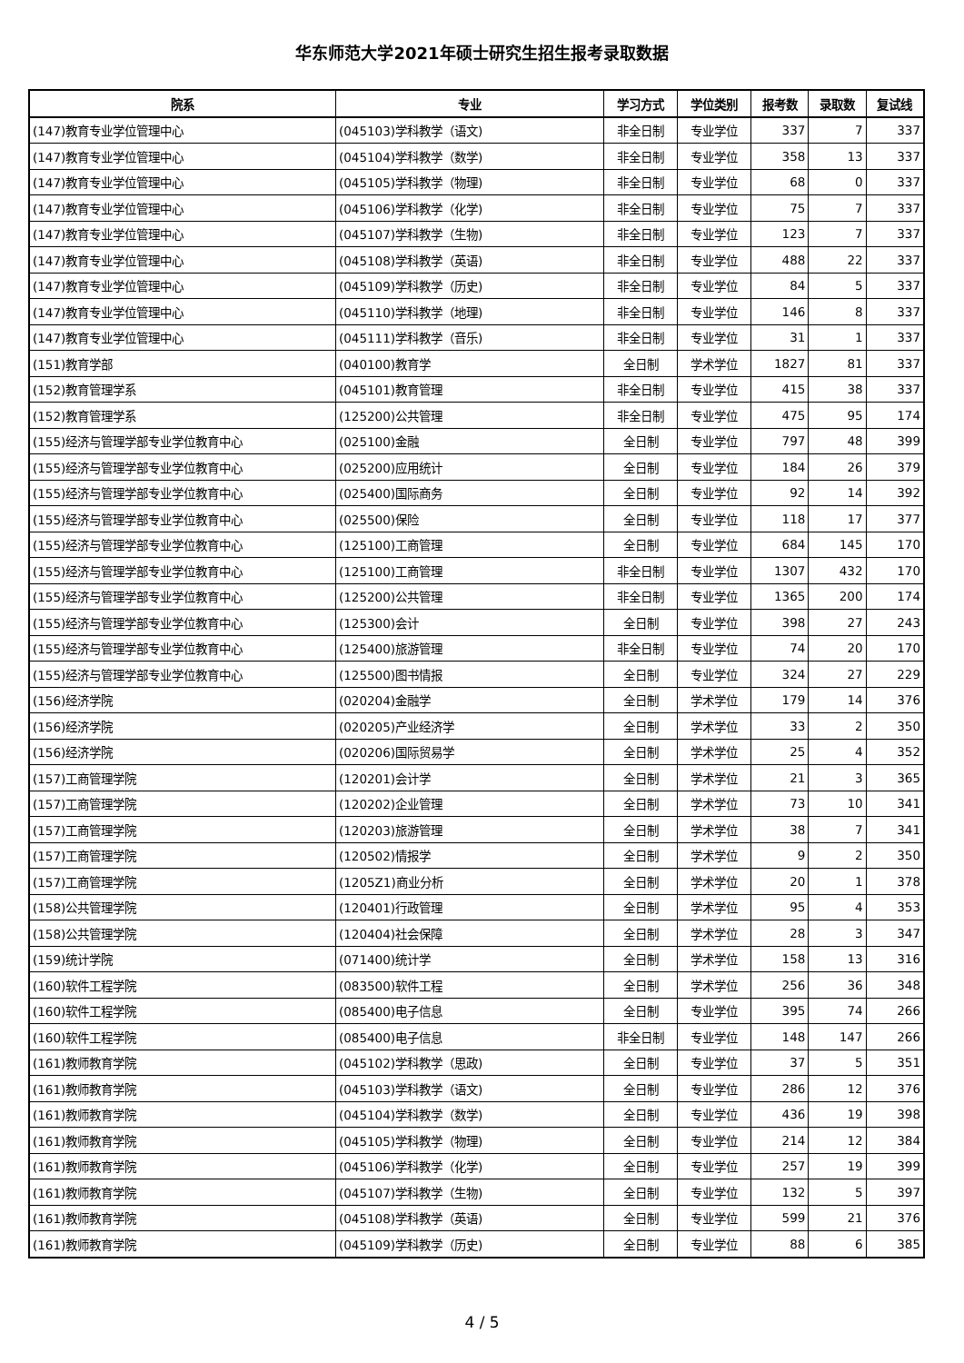华东师范大学2021年硕士研究生招生报考录取数据
| 院系 | 专业 | 学习方式 | 学位类别 | 报考数 | 录取数 | 复试线 |
| --- | --- | --- | --- | --- | --- | --- |
| (147)教育专业学位管理中心 | (045103)学科教学（语文) | 非全日制 | 专业学位 | 337 | 7 | 337 |
| (147)教育专业学位管理中心 | (045104)学科教学（数学) | 非全日制 | 专业学位 | 358 | 13 | 337 |
| (147)教育专业学位管理中心 | (045105)学科教学（物理) | 非全日制 | 专业学位 | 68 | 0 | 337 |
| (147)教育专业学位管理中心 | (045106)学科教学（化学) | 非全日制 | 专业学位 | 75 | 7 | 337 |
| (147)教育专业学位管理中心 | (045107)学科教学（生物) | 非全日制 | 专业学位 | 123 | 7 | 337 |
| (147)教育专业学位管理中心 | (045108)学科教学（英语) | 非全日制 | 专业学位 | 488 | 22 | 337 |
| (147)教育专业学位管理中心 | (045109)学科教学（历史) | 非全日制 | 专业学位 | 84 | 5 | 337 |
| (147)教育专业学位管理中心 | (045110)学科教学（地理) | 非全日制 | 专业学位 | 146 | 8 | 337 |
| (147)教育专业学位管理中心 | (045111)学科教学（音乐) | 非全日制 | 专业学位 | 31 | 1 | 337 |
| (151)教育学部 | (040100)教育学 | 全日制 | 学术学位 | 1827 | 81 | 337 |
| (152)教育管理学系 | (045101)教育管理 | 非全日制 | 专业学位 | 415 | 38 | 337 |
| (152)教育管理学系 | (125200)公共管理 | 非全日制 | 专业学位 | 475 | 95 | 174 |
| (155)经济与管理学部专业学位教育中心 | (025100)金融 | 全日制 | 专业学位 | 797 | 48 | 399 |
| (155)经济与管理学部专业学位教育中心 | (025200)应用统计 | 全日制 | 专业学位 | 184 | 26 | 379 |
| (155)经济与管理学部专业学位教育中心 | (025400)国际商务 | 全日制 | 专业学位 | 92 | 14 | 392 |
| (155)经济与管理学部专业学位教育中心 | (025500)保险 | 全日制 | 专业学位 | 118 | 17 | 377 |
| (155)经济与管理学部专业学位教育中心 | (125100)工商管理 | 全日制 | 专业学位 | 684 | 145 | 170 |
| (155)经济与管理学部专业学位教育中心 | (125100)工商管理 | 非全日制 | 专业学位 | 1307 | 432 | 170 |
| (155)经济与管理学部专业学位教育中心 | (125200)公共管理 | 非全日制 | 专业学位 | 1365 | 200 | 174 |
| (155)经济与管理学部专业学位教育中心 | (125300)会计 | 全日制 | 专业学位 | 398 | 27 | 243 |
| (155)经济与管理学部专业学位教育中心 | (125400)旅游管理 | 非全日制 | 专业学位 | 74 | 20 | 170 |
| (155)经济与管理学部专业学位教育中心 | (125500)图书情报 | 全日制 | 专业学位 | 324 | 27 | 229 |
| (156)经济学院 | (020204)金融学 | 全日制 | 学术学位 | 179 | 14 | 376 |
| (156)经济学院 | (020205)产业经济学 | 全日制 | 学术学位 | 33 | 2 | 350 |
| (156)经济学院 | (020206)国际贸易学 | 全日制 | 学术学位 | 25 | 4 | 352 |
| (157)工商管理学院 | (120201)会计学 | 全日制 | 学术学位 | 21 | 3 | 365 |
| (157)工商管理学院 | (120202)企业管理 | 全日制 | 学术学位 | 73 | 10 | 341 |
| (157)工商管理学院 | (120203)旅游管理 | 全日制 | 学术学位 | 38 | 7 | 341 |
| (157)工商管理学院 | (120502)情报学 | 全日制 | 学术学位 | 9 | 2 | 350 |
| (157)工商管理学院 | (1205Z1)商业分析 | 全日制 | 学术学位 | 20 | 1 | 378 |
| (158)公共管理学院 | (120401)行政管理 | 全日制 | 学术学位 | 95 | 4 | 353 |
| (158)公共管理学院 | (120404)社会保障 | 全日制 | 学术学位 | 28 | 3 | 347 |
| (159)统计学院 | (071400)统计学 | 全日制 | 学术学位 | 158 | 13 | 316 |
| (160)软件工程学院 | (083500)软件工程 | 全日制 | 学术学位 | 256 | 36 | 348 |
| (160)软件工程学院 | (085400)电子信息 | 全日制 | 专业学位 | 395 | 74 | 266 |
| (160)软件工程学院 | (085400)电子信息 | 非全日制 | 专业学位 | 148 | 147 | 266 |
| (161)教师教育学院 | (045102)学科教学（思政) | 全日制 | 专业学位 | 37 | 5 | 351 |
| (161)教师教育学院 | (045103)学科教学（语文) | 全日制 | 专业学位 | 286 | 12 | 376 |
| (161)教师教育学院 | (045104)学科教学（数学) | 全日制 | 专业学位 | 436 | 19 | 398 |
| (161)教师教育学院 | (045105)学科教学（物理) | 全日制 | 专业学位 | 214 | 12 | 384 |
| (161)教师教育学院 | (045106)学科教学（化学) | 全日制 | 专业学位 | 257 | 19 | 399 |
| (161)教师教育学院 | (045107)学科教学（生物) | 全日制 | 专业学位 | 132 | 5 | 397 |
| (161)教师教育学院 | (045108)学科教学（英语) | 全日制 | 专业学位 | 599 | 21 | 376 |
| (161)教师教育学院 | (045109)学科教学（历史) | 全日制 | 专业学位 | 88 | 6 | 385 |
4 / 5